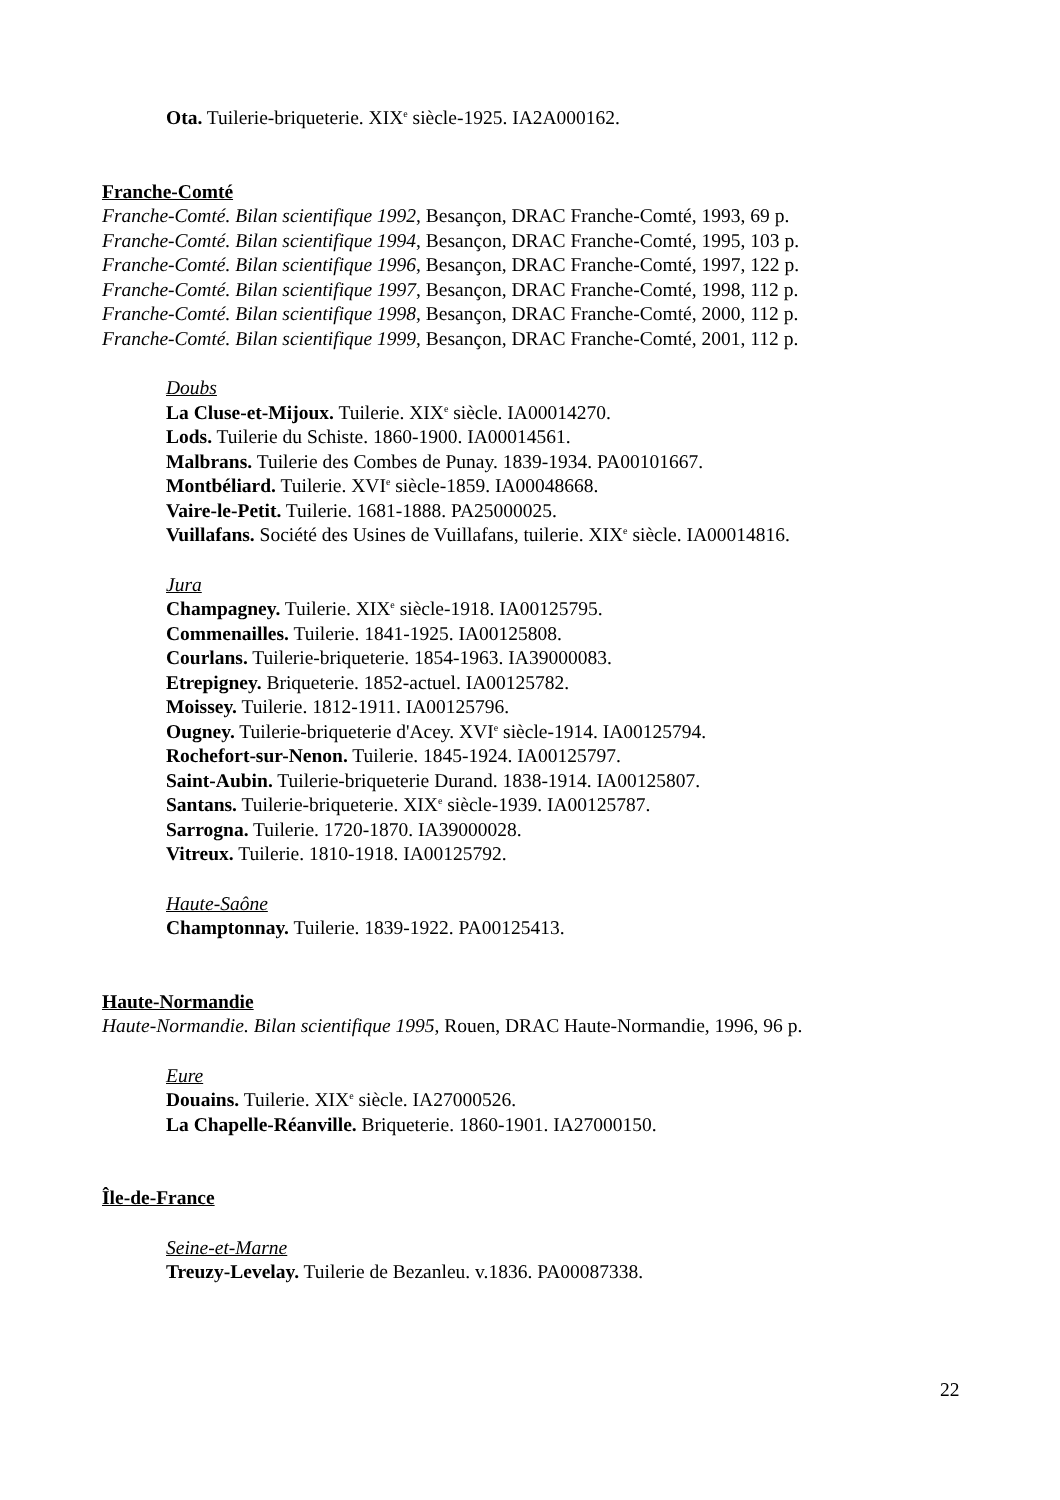Ota. Tuilerie-briqueterie. XIX<sup>e</sup> siècle-1925. IA2A000162.
Franche-Comté
Franche-Comté. Bilan scientifique 1992, Besançon, DRAC Franche-Comté, 1993, 69 p.
Franche-Comté. Bilan scientifique 1994, Besançon, DRAC Franche-Comté, 1995, 103 p.
Franche-Comté. Bilan scientifique 1996, Besançon, DRAC Franche-Comté, 1997, 122 p.
Franche-Comté. Bilan scientifique 1997, Besançon, DRAC Franche-Comté, 1998, 112 p.
Franche-Comté. Bilan scientifique 1998, Besançon, DRAC Franche-Comté, 2000, 112 p.
Franche-Comté. Bilan scientifique 1999, Besançon, DRAC Franche-Comté, 2001, 112 p.
Doubs
La Cluse-et-Mijoux. Tuilerie. XIX<sup>e</sup> siècle. IA00014270.
Lods. Tuilerie du Schiste. 1860-1900. IA00014561.
Malbrans. Tuilerie des Combes de Punay. 1839-1934. PA00101667.
Montbéliard. Tuilerie. XVI<sup>e</sup> siècle-1859. IA00048668.
Vaire-le-Petit. Tuilerie. 1681-1888. PA25000025.
Vuillafans. Société des Usines de Vuillafans, tuilerie. XIX<sup>e</sup> siècle. IA00014816.
Jura
Champagney. Tuilerie. XIX<sup>e</sup> siècle-1918. IA00125795.
Commenailles. Tuilerie. 1841-1925. IA00125808.
Courlans. Tuilerie-briqueterie. 1854-1963. IA39000083.
Etrepigney. Briqueterie. 1852-actuel. IA00125782.
Moissey. Tuilerie. 1812-1911. IA00125796.
Ougney. Tuilerie-briqueterie d'Acey. XVI<sup>e</sup> siècle-1914. IA00125794.
Rochefort-sur-Nenon. Tuilerie. 1845-1924. IA00125797.
Saint-Aubin. Tuilerie-briqueterie Durand. 1838-1914. IA00125807.
Santans. Tuilerie-briqueterie. XIX<sup>e</sup> siècle-1939. IA00125787.
Sarrogna. Tuilerie. 1720-1870. IA39000028.
Vitreux. Tuilerie. 1810-1918. IA00125792.
Haute-Saône
Champtonnay. Tuilerie. 1839-1922. PA00125413.
Haute-Normandie
Haute-Normandie. Bilan scientifique 1995, Rouen, DRAC Haute-Normandie, 1996, 96 p.
Eure
Douains. Tuilerie. XIX<sup>e</sup> siècle. IA27000526.
La Chapelle-Réanville. Briqueterie. 1860-1901. IA27000150.
Île-de-France
Seine-et-Marne
Treuzy-Levelay. Tuilerie de Bezanleu. v.1836. PA00087338.
22